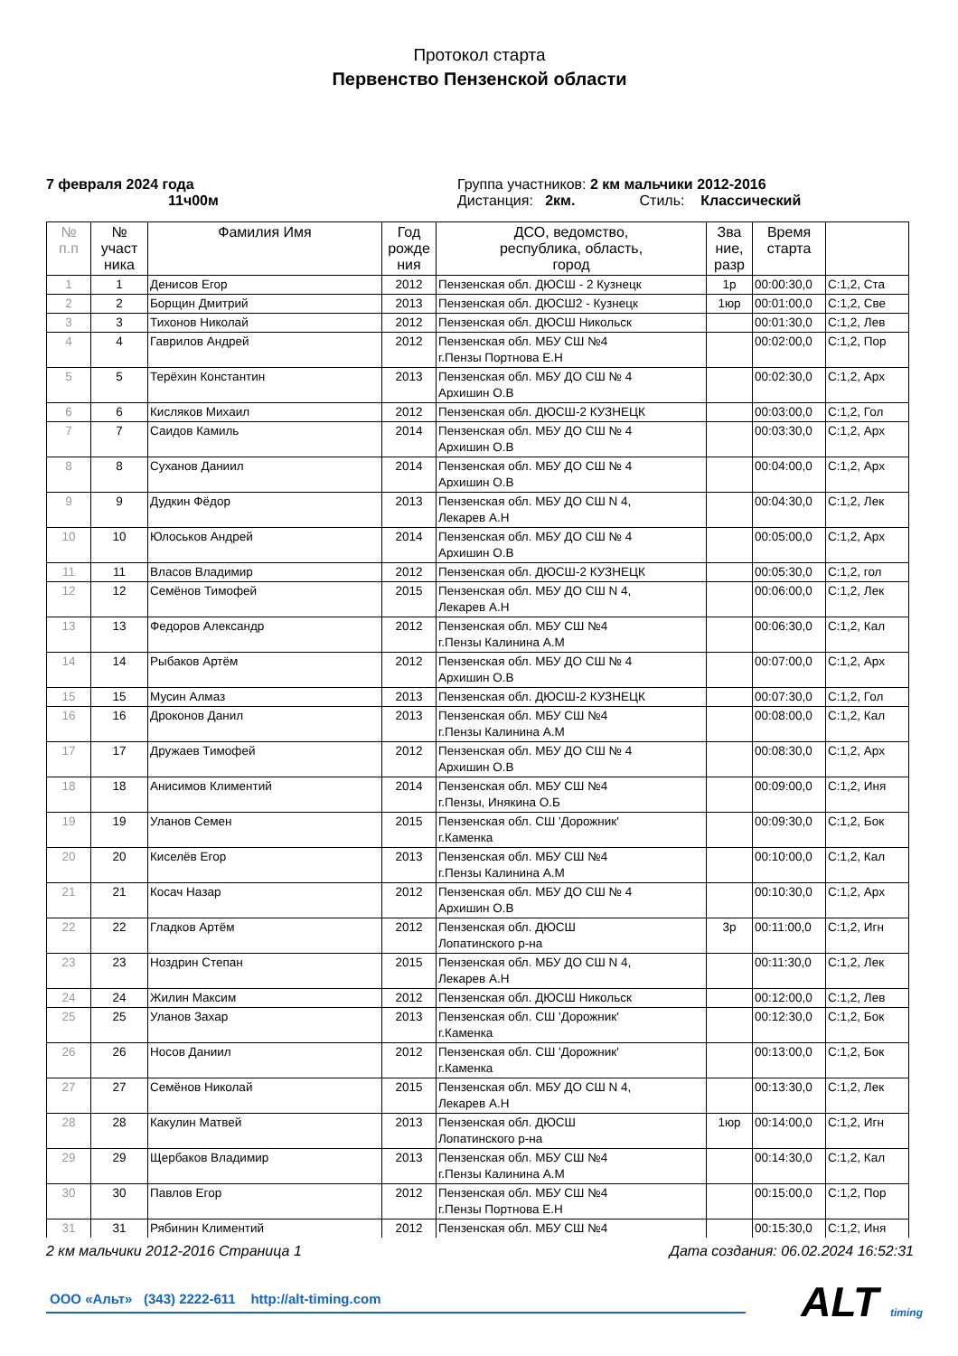Протокол старта
Первенство Пензенской области
7 февраля 2024 года
11ч00м
Группа участников: 2 км мальчики 2012-2016
Дистанция: 2км. Стиль: Классический
| № п.п | № участ ника | Фамилия Имя | Год рожде ния | ДСО, ведомство, республика, область, город | Зва ние, разр | Время старта | |
| --- | --- | --- | --- | --- | --- | --- | --- |
| 1 | 1 | Денисов Егор | 2012 | Пензенская обл. ДЮСШ - 2 Кузнецк | 1р | 00:00:30,0 | С:1,2, Ста |
| 2 | 2 | Борщин Дмитрий | 2013 | Пензенская обл. ДЮСШ2 - Кузнецк | 1юр | 00:01:00,0 | С:1,2, Све |
| 3 | 3 | Тихонов Николай | 2012 | Пензенская обл. ДЮСШ Никольск | | 00:01:30,0 | С:1,2, Лев |
| 4 | 4 | Гаврилов Андрей | 2012 | Пензенская обл. МБУ СШ №4 г.Пензы Портнова Е.Н | | 00:02:00,0 | С:1,2, Пор |
| 5 | 5 | Терёхин Константин | 2013 | Пензенская обл. МБУ ДО СШ № 4 Архишин О.В | | 00:02:30,0 | С:1,2, Арх |
| 6 | 6 | Кисляков Михаил | 2012 | Пензенская обл. ДЮСШ-2 КУЗНЕЦК | | 00:03:00,0 | С:1,2, Гол |
| 7 | 7 | Саидов Камиль | 2014 | Пензенская обл. МБУ ДО СШ № 4 Архишин О.В | | 00:03:30,0 | С:1,2, Арх |
| 8 | 8 | Суханов Даниил | 2014 | Пензенская обл. МБУ ДО СШ № 4 Архишин О.В | | 00:04:00,0 | С:1,2, Арх |
| 9 | 9 | Дудкин Фёдор | 2013 | Пензенская обл. МБУ ДО СШ N 4, Лекарев А.Н | | 00:04:30,0 | С:1,2, Лек |
| 10 | 10 | Юлоськов Андрей | 2014 | Пензенская обл. МБУ ДО СШ № 4 Архишин О.В | | 00:05:00,0 | С:1,2, Арх |
| 11 | 11 | Власов Владимир | 2012 | Пензенская обл. ДЮСШ-2 КУЗНЕЦК | | 00:05:30,0 | С:1,2, гол |
| 12 | 12 | Семёнов Тимофей | 2015 | Пензенская обл. МБУ ДО СШ N 4, Лекарев А.Н | | 00:06:00,0 | С:1,2, Лек |
| 13 | 13 | Федоров Александр | 2012 | Пензенская обл. МБУ СШ №4 г.Пензы Калинина А.М | | 00:06:30,0 | С:1,2, Кал |
| 14 | 14 | Рыбаков Артём | 2012 | Пензенская обл. МБУ ДО СШ № 4 Архишин О.В | | 00:07:00,0 | С:1,2, Арх |
| 15 | 15 | Мусин Алмаз | 2013 | Пензенская обл. ДЮСШ-2 КУЗНЕЦК | | 00:07:30,0 | С:1,2, Гол |
| 16 | 16 | Дроконов Данил | 2013 | Пензенская обл. МБУ СШ №4 г.Пензы Калинина А.М | | 00:08:00,0 | С:1,2, Кал |
| 17 | 17 | Дружаев Тимофей | 2012 | Пензенская обл. МБУ ДО СШ № 4 Архишин О.В | | 00:08:30,0 | С:1,2, Арх |
| 18 | 18 | Анисимов Климентий | 2014 | Пензенская обл. МБУ СШ №4 г.Пензы, Инякина О.Б | | 00:09:00,0 | С:1,2, Иня |
| 19 | 19 | Уланов Семен | 2015 | Пензенская обл. СШ 'Дорожник' г.Каменка | | 00:09:30,0 | С:1,2, Бок |
| 20 | 20 | Киселёв Егор | 2013 | Пензенская обл. МБУ СШ №4 г.Пензы Калинина А.М | | 00:10:00,0 | С:1,2, Кал |
| 21 | 21 | Косач Назар | 2012 | Пензенская обл. МБУ ДО СШ № 4 Архишин О.В | | 00:10:30,0 | С:1,2, Арх |
| 22 | 22 | Гладков Артём | 2012 | Пензенская обл. ДЮСШ Лопатинского р-на | 3р | 00:11:00,0 | С:1,2, Игн |
| 23 | 23 | Ноздрин Степан | 2015 | Пензенская обл. МБУ ДО СШ N 4, Лекарев А.Н | | 00:11:30,0 | С:1,2, Лек |
| 24 | 24 | Жилин Максим | 2012 | Пензенская обл. ДЮСШ Никольск | | 00:12:00,0 | С:1,2, Лев |
| 25 | 25 | Уланов Захар | 2013 | Пензенская обл. СШ 'Дорожник' г.Каменка | | 00:12:30,0 | С:1,2, Бок |
| 26 | 26 | Носов Даниил | 2012 | Пензенская обл. СШ 'Дорожник' г.Каменка | | 00:13:00,0 | С:1,2, Бок |
| 27 | 27 | Семёнов Николай | 2015 | Пензенская обл. МБУ ДО СШ N 4, Лекарев А.Н | | 00:13:30,0 | С:1,2, Лек |
| 28 | 28 | Какулин Матвей | 2013 | Пензенская обл. ДЮСШ Лопатинского р-на | 1юр | 00:14:00,0 | С:1,2, Игн |
| 29 | 29 | Щербаков Владимир | 2013 | Пензенская обл. МБУ СШ №4 г.Пензы Калинина А.М | | 00:14:30,0 | С:1,2, Кал |
| 30 | 30 | Павлов Егор | 2012 | Пензенская обл. МБУ СШ №4 г.Пензы Портнова Е.Н | | 00:15:00,0 | С:1,2, Пор |
| 31 | 31 | Рябинин Климентий | 2012 | Пензенская обл. МБУ СШ №4 | | 00:15:30,0 | С:1,2, Иня |
2 км мальчики 2012-2016 Страница 1 Дата создания: 06.02.2024 16:52:31
ООО «Альт» (343) 2222-611 http://alt-timing.com
ALT timing